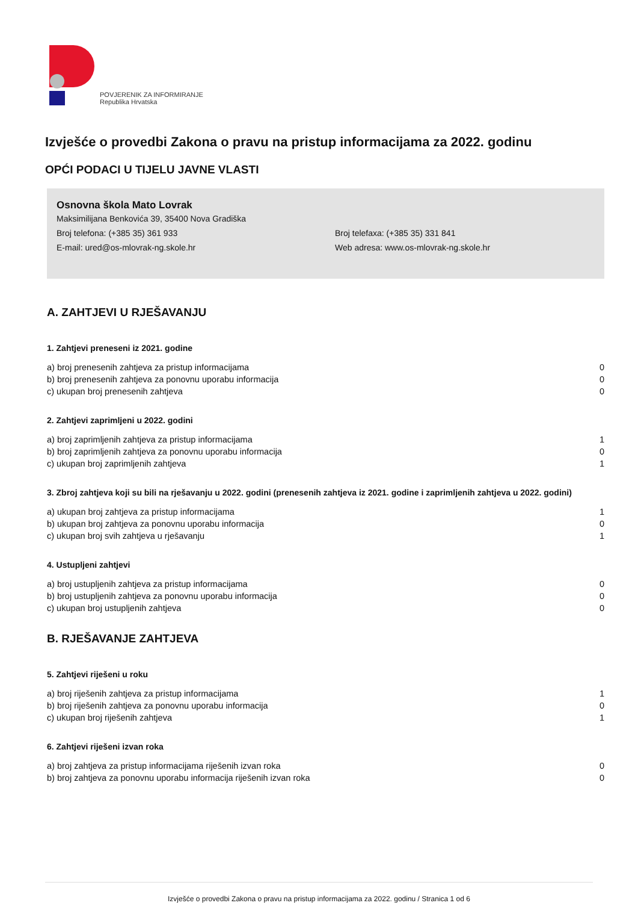POVJERENIK ZA INFORMIRANJE
Republika Hrvatska
Izvješće o provedbi Zakona o pravu na pristup informacijama za 2022. godinu
OPĆI PODACI U TIJELU JAVNE VLASTI
Osnovna škola Mato Lovrak
Maksimilijana Benkovića 39, 35400 Nova Gradiška
Broj telefona: (+385 35) 361 933
Broj telefaxa: (+385 35) 331 841
E-mail: ured@os-mlovrak-ng.skole.hr
Web adresa: www.os-mlovrak-ng.skole.hr
A. ZAHTJEVI U RJEŠAVANJU
1. Zahtjevi preneseni iz 2021. godine
| a) broj prenesenih zahtjeva za pristup informacijama | 0 |
| b) broj prenesenih zahtjeva za ponovnu uporabu informacija | 0 |
| c) ukupan broj prenesenih zahtjeva | 0 |
2. Zahtjevi zaprimljeni u 2022. godini
| a) broj zaprimljenih zahtjeva za pristup informacijama | 1 |
| b) broj zaprimljenih zahtjeva za ponovnu uporabu informacija | 0 |
| c) ukupan broj zaprimljenih zahtjeva | 1 |
3. Zbroj zahtjeva koji su bili na rješavanju u 2022. godini (prenesenih zahtjeva iz 2021. godine i zaprimljenih zahtjeva u 2022. godini)
| a) ukupan broj zahtjeva za pristup informacijama | 1 |
| b) ukupan broj zahtjeva za ponovnu uporabu informacija | 0 |
| c) ukupan broj svih zahtjeva u rješavanju | 1 |
4. Ustupljeni zahtjevi
| a) broj ustupljenih zahtjeva za pristup informacijama | 0 |
| b) broj ustupljenih zahtjeva za ponovnu uporabu informacija | 0 |
| c) ukupan broj ustupljenih zahtjeva | 0 |
B. RJEŠAVANJE ZAHTJEVA
5. Zahtjevi riješeni u roku
| a) broj riješenih zahtjeva za pristup informacijama | 1 |
| b) broj riješenih zahtjeva za ponovnu uporabu informacija | 0 |
| c) ukupan broj riješenih zahtjeva | 1 |
6. Zahtjevi riješeni izvan roka
| a) broj zahtjeva za pristup informacijama riješenih izvan roka | 0 |
| b) broj zahtjeva za ponovnu uporabu informacija riješenih izvan roka | 0 |
Izvješće o provedbi Zakona o pravu na pristup informacijama za 2022. godinu / Stranica 1 od 6